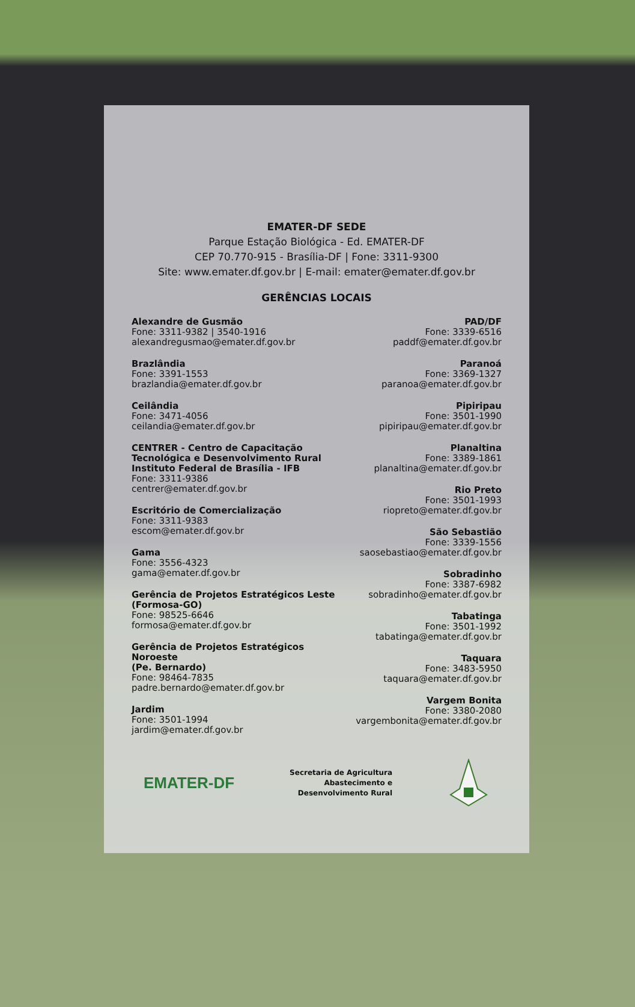EMATER-DF SEDE
Parque Estação Biológica - Ed. EMATER-DF
CEP 70.770-915 - Brasília-DF | Fone: 3311-9300
Site: www.emater.df.gov.br | E-mail: emater@emater.df.gov.br
GERÊNCIAS LOCAIS
Alexandre de Gusmão
Fone: 3311-9382 | 3540-1916
alexandregusmao@emater.df.gov.br
Brazlândia
Fone: 3391-1553
brazlandia@emater.df.gov.br
Ceilândia
Fone: 3471-4056
ceilandia@emater.df.gov.br
CENTRER - Centro de Capacitação
Tecnológica e Desenvolvimento Rural
Instituto Federal de Brasília - IFB
Fone: 3311-9386
centrer@emater.df.gov.br
Escritório de Comercialização
Fone: 3311-9383
escom@emater.df.gov.br
Gama
Fone: 3556-4323
gama@emater.df.gov.br
Gerência de Projetos Estratégicos Leste
(Formosa-GO)
Fone: 98525-6646
formosa@emater.df.gov.br
Gerência de Projetos Estratégicos
Noroeste
(Pe. Bernardo)
Fone: 98464-7835
padre.bernardo@emater.df.gov.br
Jardim
Fone: 3501-1994
jardim@emater.df.gov.br
PAD/DF
Fone: 3339-6516
paddf@emater.df.gov.br
Paranoá
Fone: 3369-1327
paranoa@emater.df.gov.br
Pipiripau
Fone: 3501-1990
pipiripau@emater.df.gov.br
Planaltina
Fone: 3389-1861
planaltina@emater.df.gov.br
Rio Preto
Fone: 3501-1993
riopreto@emater.df.gov.br
São Sebastião
Fone: 3339-1556
saosebastiao@emater.df.gov.br
Sobradinho
Fone: 3387-6982
sobradinho@emater.df.gov.br
Tabatinga
Fone: 3501-1992
tabatinga@emater.df.gov.br
Taquara
Fone: 3483-5950
taquara@emater.df.gov.br
Vargem Bonita
Fone: 3380-2080
vargembonita@emater.df.gov.br
EMATER-DF
Secretaria de Agricultura
Abastecimento e
Desenvolvimento Rural